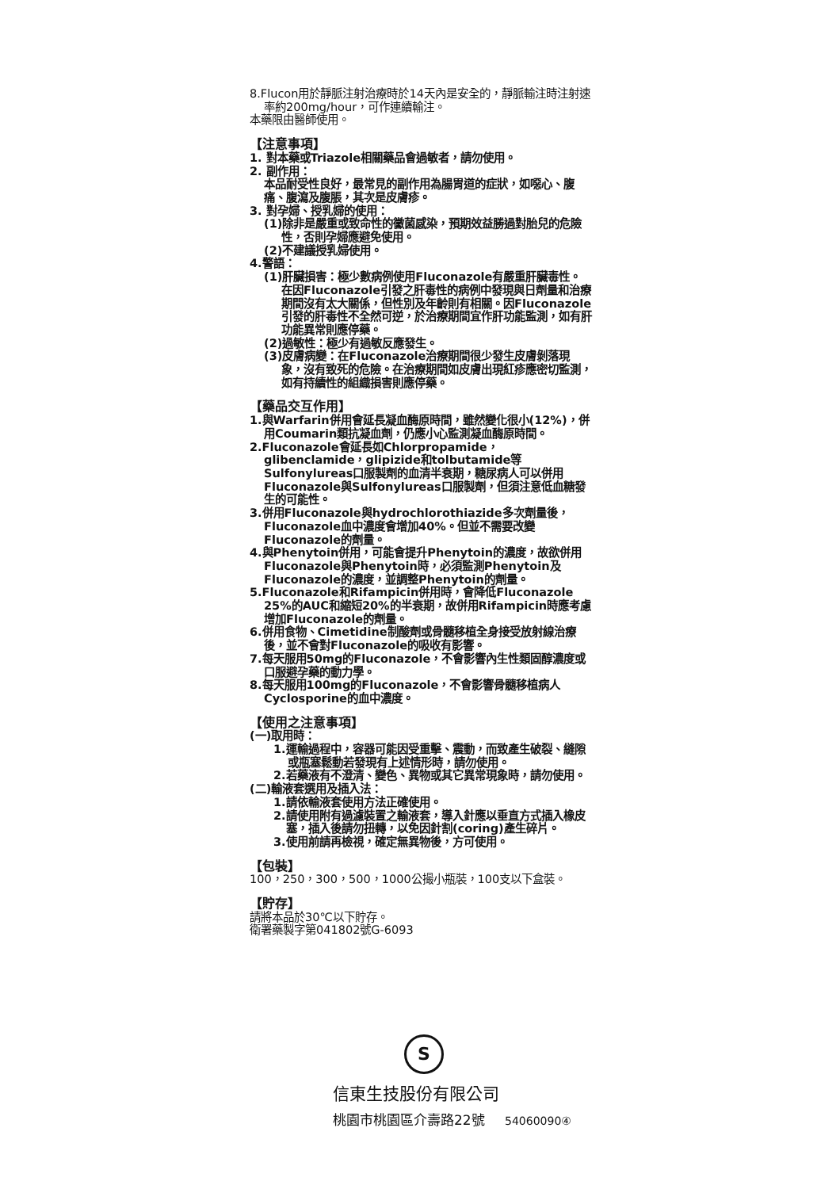8.Flucon用於靜脈注射治療時於14天內是安全的，靜脈輸注時注射速率約200mg/hour，可作連續輸注。
本藥限由醫師使用。
【注意事項】
1. 對本藥或Triazole相關藥品會過敏者，請勿使用。
2. 副作用：
本品耐受性良好，最常見的副作用為腸胃道的症狀，如噁心、腹痛、腹瀉及腹脹，其次是皮膚疹。
3. 對孕婦、授乳婦的使用：
(1)除非是嚴重或致命性的黴菌感染，預期效益勝過對胎兒的危險性，否則孕婦應避免使用。
(2)不建議授乳婦使用。
4.警語：
(1)肝臟損害：極少數病例使用Fluconazole有嚴重肝臟毒性。在因Fluconazole引發之肝毒性的病例中發現與日劑量和治療期間沒有太大關係，但性別及年齡則有相關。因Fluconazole引發的肝毒性不全然可逆，於治療期間宜作肝功能監測，如有肝功能異常則應停藥。
(2)過敏性：極少有過敏反應發生。
(3)皮膚病變：在Fluconazole治療期間很少發生皮膚剝落現象，沒有致死的危險。在治療期間如皮膚出現紅疹應密切監測，如有持續性的組織損害則應停藥。
【藥品交互作用】
1.與Warfarin併用會延長凝血酶原時間，雖然變化很小(12%)，併用Coumarin類抗凝血劑，仍應小心監測凝血酶原時間。
2.Fluconazole會延長如Chlorpropamide，glibenclamide，glipizide和tolbutamide等Sulfonylureas口服製劑的血清半衰期，糖尿病人可以併用Fluconazole與Sulfonylureas口服製劑，但須注意低血糖發生的可能性。
3.併用Fluconazole與hydrochlorothiazide多次劑量後，Fluconazole血中濃度會增加40%。但並不需要改變Fluconazole的劑量。
4.與Phenytoin併用，可能會提升Phenytoin的濃度，故欲併用Fluconazole與Phenytoin時，必須監測Phenytoin及Fluconazole的濃度，並調整Phenytoin的劑量。
5.Fluconazole和Rifampicin併用時，會降低Fluconazole 25%的AUC和縮短20%的半衰期，故併用Rifampicin時應考慮增加Fluconazole的劑量。
6.併用食物、Cimetidine制酸劑或骨髓移植全身接受放射線治療後，並不會對Fluconazole的吸收有影響。
7.每天服用50mg的Fluconazole，不會影響內生性類固醇濃度或口服避孕藥的動力學。
8.每天服用100mg的Fluconazole，不會影響骨髓移植病人Cyclosporine的血中濃度。
【使用之注意事項】
(一)取用時：
1.運輸過程中，容器可能因受重擊、震動，而致產生破裂、縫隙或瓶塞鬆動若發現有上述情形時，請勿使用。
2.若藥液有不澄清、變色、異物或其它異常現象時，請勿使用。
(二)輸液套選用及插入法：
1.請依輸液套使用方法正確使用。
2.請使用附有過濾裝置之輸液套，導入針應以垂直方式插入橡皮塞，插入後請勿扭轉，以免因針割(coring)產生碎片。
3.使用前請再檢視，確定無異物後，方可使用。
【包裝】
100，250，300，500，1000公撮小瓶裝，100支以下盒裝。
【貯存】
請將本品於30℃以下貯存。
衛署藥製字第041802號G-6093
S
信東生技股份有限公司
桃園市桃園區介壽路22號 54060090④